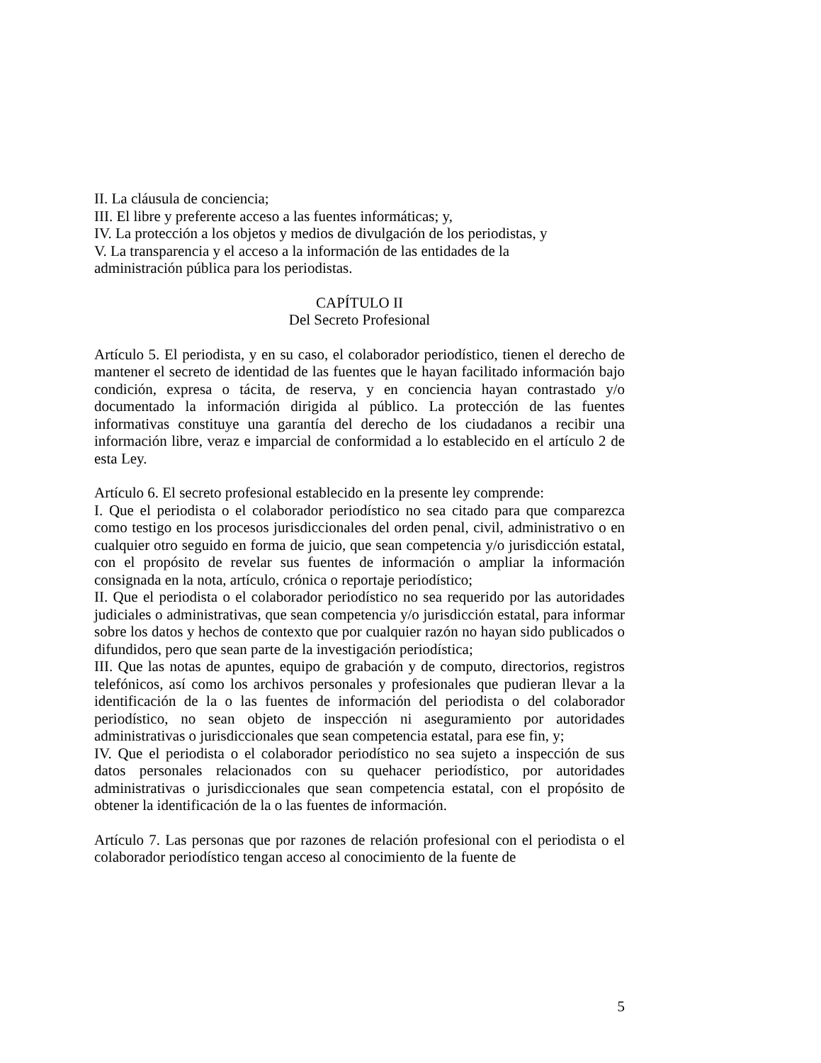II. La cláusula de conciencia;
III. El libre y preferente acceso a las fuentes informáticas; y,
IV. La protección a los objetos y medios de divulgación de los periodistas, y
V. La transparencia y el acceso a la información de las entidades de la
administración pública para los periodistas.
CAPÍTULO II
Del Secreto Profesional
Artículo 5. El periodista, y en su caso, el colaborador periodístico, tienen el derecho de mantener el secreto de identidad de las fuentes que le hayan facilitado información bajo condición, expresa o tácita, de reserva, y en conciencia hayan contrastado y/o documentado la información dirigida al público. La protección de las fuentes informativas constituye una garantía del derecho de los ciudadanos a recibir una información libre, veraz e imparcial de conformidad a lo establecido en el artículo 2 de esta Ley.
Artículo 6. El secreto profesional establecido en la presente ley comprende:
I. Que el periodista o el colaborador periodístico no sea citado para que comparezca como testigo en los procesos jurisdiccionales del orden penal, civil, administrativo o en cualquier otro seguido en forma de juicio, que sean competencia y/o jurisdicción estatal, con el propósito de revelar sus fuentes de información o ampliar la información consignada en la nota, artículo, crónica o reportaje periodístico;
II. Que el periodista o el colaborador periodístico no sea requerido por las autoridades judiciales o administrativas, que sean competencia y/o jurisdicción estatal, para informar sobre los datos y hechos de contexto que por cualquier razón no hayan sido publicados o difundidos, pero que sean parte de la investigación periodística;
III. Que las notas de apuntes, equipo de grabación y de computo, directorios, registros telefónicos, así como los archivos personales y profesionales que pudieran llevar a la identificación de la o las fuentes de información del periodista o del colaborador periodístico, no sean objeto de inspección ni aseguramiento por autoridades administrativas o jurisdiccionales que sean competencia estatal, para ese fin, y;
IV. Que el periodista o el colaborador periodístico no sea sujeto a inspección de sus datos personales relacionados con su quehacer periodístico, por autoridades administrativas o jurisdiccionales que sean competencia estatal, con el propósito de obtener la identificación de la o las fuentes de información.
Artículo 7. Las personas que por razones de relación profesional con el periodista o el colaborador periodístico tengan acceso al conocimiento de la fuente de
5